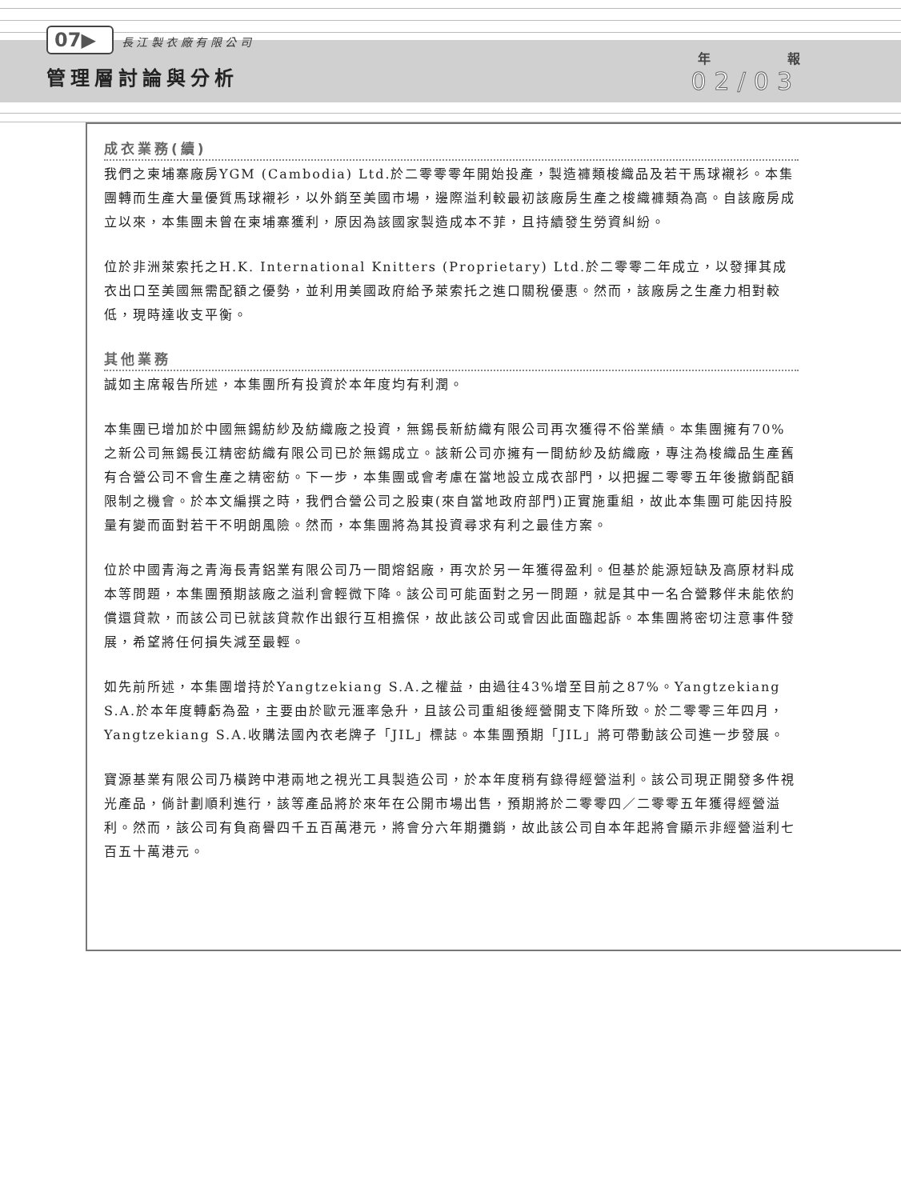07▶ 長 江 製 衣 廠 有 限 公 司
管理層討論與分析
年　　　　　　報
02/03
成衣業務(續)
我們之柬埔寨廠房YGM (Cambodia) Ltd.於二零零零年開始投產，製造褲類梭織品及若干馬球襯衫。本集團轉而生產大量優質馬球襯衫，以外銷至美國市場，邊際溢利較最初該廠房生產之梭織褲類為高。自該廠房成立以來，本集團未曾在柬埔寨獲利，原因為該國家製造成本不菲，且持續發生勞資糾紛。
位於非洲萊索托之H.K. International Knitters (Proprietary) Ltd.於二零零二年成立，以發揮其成衣出口至美國無需配額之優勢，並利用美國政府給予萊索托之進口關稅優惠。然而，該廠房之生產力相對較低，現時達收支平衡。
其他業務
誠如主席報告所述，本集團所有投資於本年度均有利潤。
本集團已增加於中國無錫紡紗及紡織廠之投資，無錫長新紡織有限公司再次獲得不俗業績。本集團擁有70%之新公司無錫長江精密紡織有限公司已於無錫成立。該新公司亦擁有一間紡紗及紡織廠，專注為梭織品生產舊有合營公司不會生產之精密紡。下一步，本集團或會考慮在當地設立成衣部門，以把握二零零五年後撤銷配額限制之機會。於本文編撰之時，我們合營公司之股東(來自當地政府部門)正實施重組，故此本集團可能因持股量有變而面對若干不明朗風險。然而，本集團將為其投資尋求有利之最佳方案。
位於中國青海之青海長青鋁業有限公司乃一間熔鋁廠，再次於另一年獲得盈利。但基於能源短缺及高原材料成本等問題，本集團預期該廠之溢利會輕微下降。該公司可能面對之另一問題，就是其中一名合營夥伴未能依約償還貸款，而該公司已就該貸款作出銀行互相擔保，故此該公司或會因此面臨起訴。本集團將密切注意事件發展，希望將任何損失減至最輕。
如先前所述，本集團增持於Yangtzekiang S.A.之權益，由過往43%增至目前之87%。Yangtzekiang S.A.於本年度轉虧為盈，主要由於歐元滙率急升，且該公司重組後經營開支下降所致。於二零零三年四月，Yangtzekiang S.A.收購法國內衣老牌子「JIL」標誌。本集團預期「JIL」將可帶動該公司進一步發展。
寶源基業有限公司乃橫跨中港兩地之視光工具製造公司，於本年度稍有錄得經營溢利。該公司現正開發多件視光產品，倘計劃順利進行，該等產品將於來年在公開市場出售，預期將於二零零四／二零零五年獲得經營溢利。然而，該公司有負商譽四千五百萬港元，將會分六年期攤銷，故此該公司自本年起將會顯示非經營溢利七百五十萬港元。